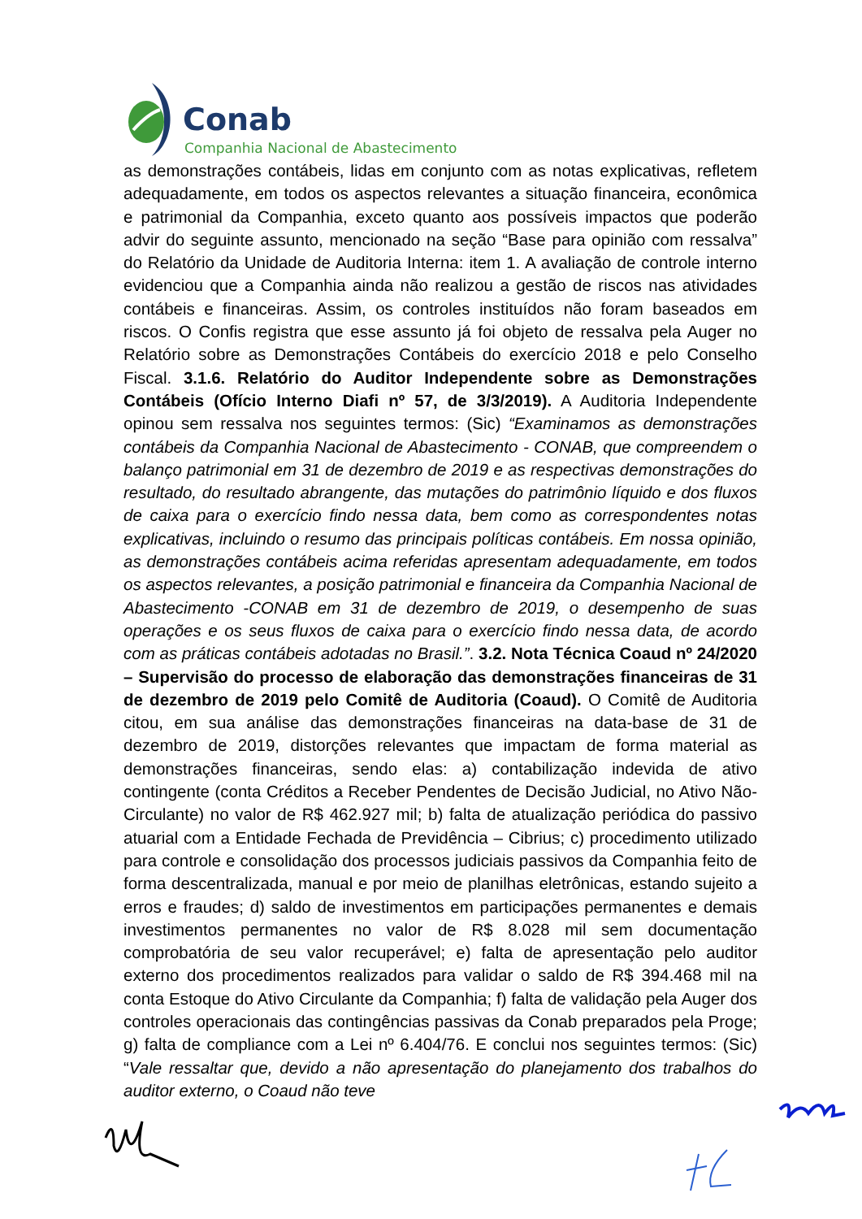Conab
Companhia Nacional de Abastecimento
as demonstrações contábeis, lidas em conjunto com as notas explicativas, refletem adequadamente, em todos os aspectos relevantes a situação financeira, econômica e patrimonial da Companhia, exceto quanto aos possíveis impactos que poderão advir do seguinte assunto, mencionado na seção “Base para opinião com ressalva” do Relatório da Unidade de Auditoria Interna: item 1. A avaliação de controle interno evidenciou que a Companhia ainda não realizou a gestão de riscos nas atividades contábeis e financeiras. Assim, os controles instituídos não foram baseados em riscos. O Confis registra que esse assunto já foi objeto de ressalva pela Auger no Relatório sobre as Demonstrações Contábeis do exercício 2018 e pelo Conselho Fiscal. 3.1.6. Relatório do Auditor Independente sobre as Demonstrações Contábeis (Ofício Interno Diafi nº 57, de 3/3/2019). A Auditoria Independente opinou sem ressalva nos seguintes termos: (Sic) “Examinamos as demonstrações contábeis da Companhia Nacional de Abastecimento - CONAB, que compreendem o balanço patrimonial em 31 de dezembro de 2019 e as respectivas demonstrações do resultado, do resultado abrangente, das mutações do patrimônio líquido e dos fluxos de caixa para o exercício findo nessa data, bem como as correspondentes notas explicativas, incluindo o resumo das principais políticas contábeis. Em nossa opinião, as demonstrações contábeis acima referidas apresentam adequadamente, em todos os aspectos relevantes, a posição patrimonial e financeira da Companhia Nacional de Abastecimento -CONAB em 31 de dezembro de 2019, o desempenho de suas operações e os seus fluxos de caixa para o exercício findo nessa data, de acordo com as práticas contábeis adotadas no Brasil.”. 3.2. Nota Técnica Coaud nº 24/2020 – Supervisão do processo de elaboração das demonstrações financeiras de 31 de dezembro de 2019 pelo Comitê de Auditoria (Coaud). O Comitê de Auditoria citou, em sua análise das demonstrações financeiras na data-base de 31 de dezembro de 2019, distorções relevantes que impactam de forma material as demonstrações financeiras, sendo elas: a) contabilização indevida de ativo contingente (conta Créditos a Receber Pendentes de Decisão Judicial, no Ativo Não-Circulante) no valor de R$ 462.927 mil; b) falta de atualização periódica do passivo atuarial com a Entidade Fechada de Previdência – Cibrius; c) procedimento utilizado para controle e consolidação dos processos judiciais passivos da Companhia feito de forma descentralizada, manual e por meio de planilhas eletrônicas, estando sujeito a erros e fraudes; d) saldo de investimentos em participações permanentes e demais investimentos permanentes no valor de R$ 8.028 mil sem documentação comprobatória de seu valor recuperável; e) falta de apresentação pelo auditor externo dos procedimentos realizados para validar o saldo de R$ 394.468 mil na conta Estoque do Ativo Circulante da Companhia; f) falta de validação pela Auger dos controles operacionais das contingências passivas da Conab preparados pela Proge; g) falta de compliance com a Lei nº 6.404/76. E conclui nos seguintes termos: (Sic) “Vale ressaltar que, devido a não apresentação do planejamento dos trabalhos do auditor externo, o Coaud não teve